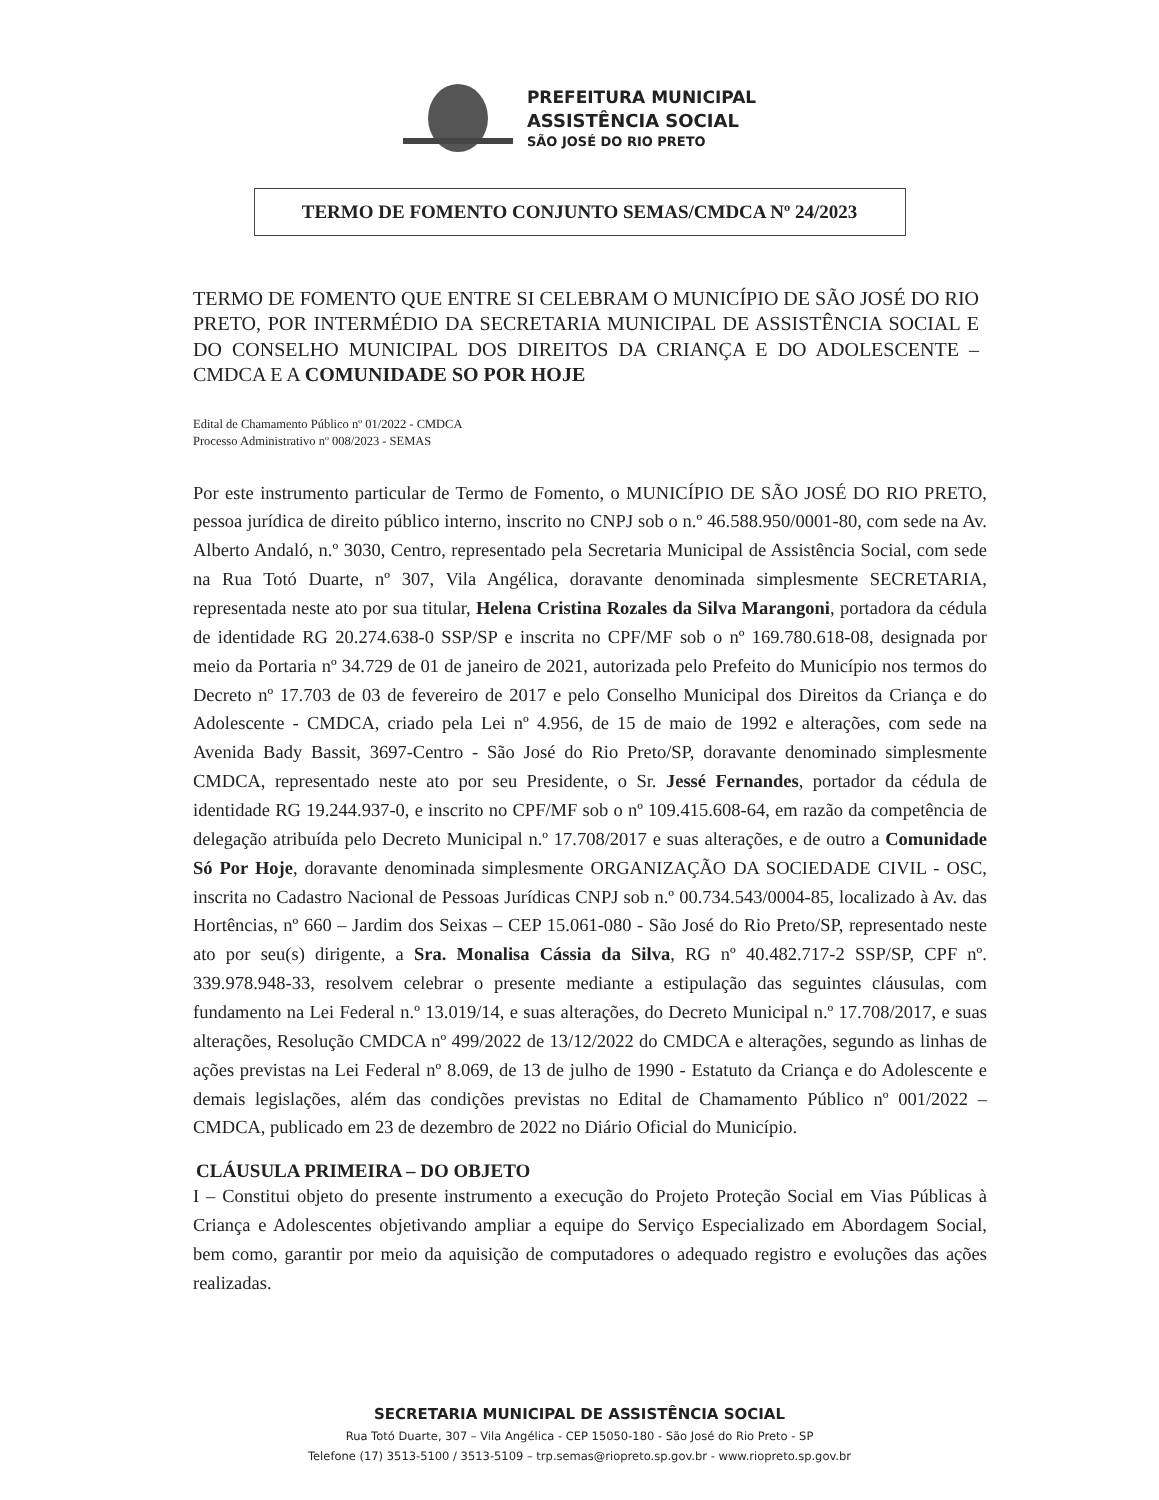PREFEITURA MUNICIPAL
ASSISTÊNCIA SOCIAL
SÃO JOSÉ DO RIO PRETO
TERMO DE FOMENTO CONJUNTO SEMAS/CMDCA Nº 24/2023
TERMO DE FOMENTO QUE ENTRE SI CELEBRAM O MUNICÍPIO DE SÃO JOSÉ DO RIO PRETO, POR INTERMÉDIO DA SECRETARIA MUNICIPAL DE ASSISTÊNCIA SOCIAL E DO CONSELHO MUNICIPAL DOS DIREITOS DA CRIANÇA E DO ADOLESCENTE – CMDCA E A COMUNIDADE SO POR HOJE
Edital de Chamamento Público nº 01/2022 - CMDCA
Processo Administrativo nº 008/2023 - SEMAS
Por este instrumento particular de Termo de Fomento, o MUNICÍPIO DE SÃO JOSÉ DO RIO PRETO, pessoa jurídica de direito público interno, inscrito no CNPJ sob o n.º 46.588.950/0001-80, com sede na Av. Alberto Andaló, n.º 3030, Centro, representado pela Secretaria Municipal de Assistência Social, com sede na Rua Totó Duarte, nº 307, Vila Angélica, doravante denominada simplesmente SECRETARIA, representada neste ato por sua titular, Helena Cristina Rozales da Silva Marangoni, portadora da cédula de identidade RG 20.274.638-0 SSP/SP e inscrita no CPF/MF sob o nº 169.780.618-08, designada por meio da Portaria nº 34.729 de 01 de janeiro de 2021, autorizada pelo Prefeito do Município nos termos do Decreto nº 17.703 de 03 de fevereiro de 2017 e pelo Conselho Municipal dos Direitos da Criança e do Adolescente - CMDCA, criado pela Lei nº 4.956, de 15 de maio de 1992 e alterações, com sede na Avenida Bady Bassit, 3697-Centro - São José do Rio Preto/SP, doravante denominado simplesmente CMDCA, representado neste ato por seu Presidente, o Sr. Jessé Fernandes, portador da cédula de identidade RG 19.244.937-0, e inscrito no CPF/MF sob o nº 109.415.608-64, em razão da competência de delegação atribuída pelo Decreto Municipal n.º 17.708/2017 e suas alterações, e de outro a Comunidade Só Por Hoje, doravante denominada simplesmente ORGANIZAÇÃO DA SOCIEDADE CIVIL - OSC, inscrita no Cadastro Nacional de Pessoas Jurídicas CNPJ sob n.º 00.734.543/0004-85, localizado à Av. das Hortências, nº 660 – Jardim dos Seixas – CEP 15.061-080 - São José do Rio Preto/SP, representado neste ato por seu(s) dirigente, a Sra. Monalisa Cássia da Silva, RG nº 40.482.717-2 SSP/SP, CPF nº. 339.978.948-33, resolvem celebrar o presente mediante a estipulação das seguintes cláusulas, com fundamento na Lei Federal n.º 13.019/14, e suas alterações, do Decreto Municipal n.º 17.708/2017, e suas alterações, Resolução CMDCA nº 499/2022 de 13/12/2022 do CMDCA e alterações, segundo as linhas de ações previstas na Lei Federal nº 8.069, de 13 de julho de 1990 - Estatuto da Criança e do Adolescente e demais legislações, além das condições previstas no Edital de Chamamento Público nº 001/2022 – CMDCA, publicado em 23 de dezembro de 2022 no Diário Oficial do Município.
CLÁUSULA PRIMEIRA – DO OBJETO
I – Constitui objeto do presente instrumento a execução do Projeto Proteção Social em Vias Públicas à Criança e Adolescentes objetivando ampliar a equipe do Serviço Especializado em Abordagem Social, bem como, garantir por meio da aquisição de computadores o adequado registro e evoluções das ações realizadas.
SECRETARIA MUNICIPAL DE ASSISTÊNCIA SOCIAL
Rua Totó Duarte, 307 – Vila Angélica - CEP 15050-180 - São José do Rio Preto - SP
Telefone (17) 3513-5100 / 3513-5109 – trp.semas@riopreto.sp.gov.br - www.riopreto.sp.gov.br